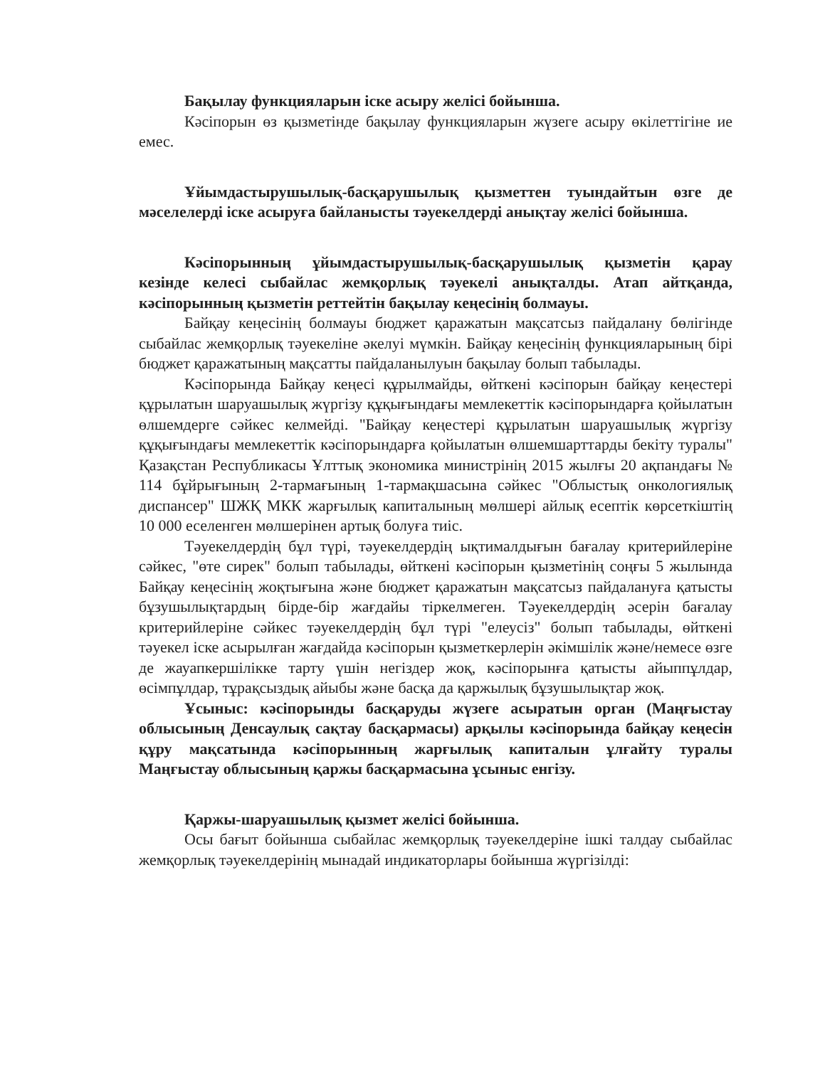Бақылау функцияларын іске асыру желісі бойынша.
Кәсіпорын өз қызметінде бақылау функцияларын жүзеге асыру өкілеттігіне ие емес.
Ұйымдастырушылық-басқарушылық қызметтен туындайтын өзге де мәселелерді іске асыруға байланысты тәуекелдерді анықтау желісі бойынша.
Кәсіпорынның ұйымдастырушылық-басқарушылық қызметін қарау кезінде келесі сыбайлас жемқорлық тәуекелі анықталды. Атап айтқанда, кәсіпорынның қызметін реттейтін бақылау кеңесінің болмауы.
Байқау кеңесінің болмауы бюджет қаражатын мақсатсыз пайдалану бөлігінде сыбайлас жемқорлық тәуекеліне әкелуі мүмкін. Байқау кеңесінің функцияларының бірі бюджет қаражатының мақсатты пайдаланылуын бақылау болып табылады.
Кәсіпорында Байқау кеңесі құрылмайды, өйткені кәсіпорын байқау кеңестері құрылатын шаруашылық жүргізу құқығындағы мемлекеттік кәсіпорындарға қойылатын өлшемдерге сәйкес келмейді. "Байқау кеңестері құрылатын шаруашылық жүргізу құқығындағы мемлекеттік кәсіпорындарға қойылатын өлшемшарттарды бекіту туралы" Қазақстан Республикасы Ұлттық экономика министрінің 2015 жылғы 20 ақпандағы № 114 бұйрығының 2-тармағының 1-тармақшасына сәйкес "Облыстық онкологиялық диспансер" ШЖҚ МКК жарғылық капиталының мөлшері айлық есептік көрсеткіштің 10 000 еселенген мөлшерінен артық болуға тиіс.
Тәуекелдердің бұл түрі, тәуекелдердің ықтималдығын бағалау критерийлеріне сәйкес, "өте сирек" болып табылады, өйткені кәсіпорын қызметінің соңғы 5 жылында Байқау кеңесінің жоқтығына және бюджет қаражатын мақсатсыз пайдалануға қатысты бұзушылықтардың бірде-бір жағдайы тіркелмеген. Тәуекелдердің әсерін бағалау критерийлеріне сәйкес тәуекелдердің бұл түрі "елеусіз" болып табылады, өйткені тәуекел іске асырылған жағдайда кәсіпорын қызметкерлерін әкімшілік және/немесе өзге де жауапкершілікке тарту үшін негіздер жоқ, кәсіпорынға қатысты айыппұлдар, өсімпұлдар, тұрақсыздық айыбы және басқа да қаржылық бұзушылықтар жоқ.
Ұсыныс: кәсіпорынды басқаруды жүзеге асыратын орган (Маңғыстау облысының Денсаулық сақтау басқармасы) арқылы кәсіпорында байқау кеңесін құру мақсатында кәсіпорынның жарғылық капиталын ұлғайту туралы Маңғыстау облысының қаржы басқармасына ұсыныс енгізу.
Қаржы-шаруашылық қызмет желісі бойынша.
Осы бағыт бойынша сыбайлас жемқорлық тәуекелдеріне ішкі талдау сыбайлас жемқорлық тәуекелдерінің мынадай индикаторлары бойынша жүргізілді: